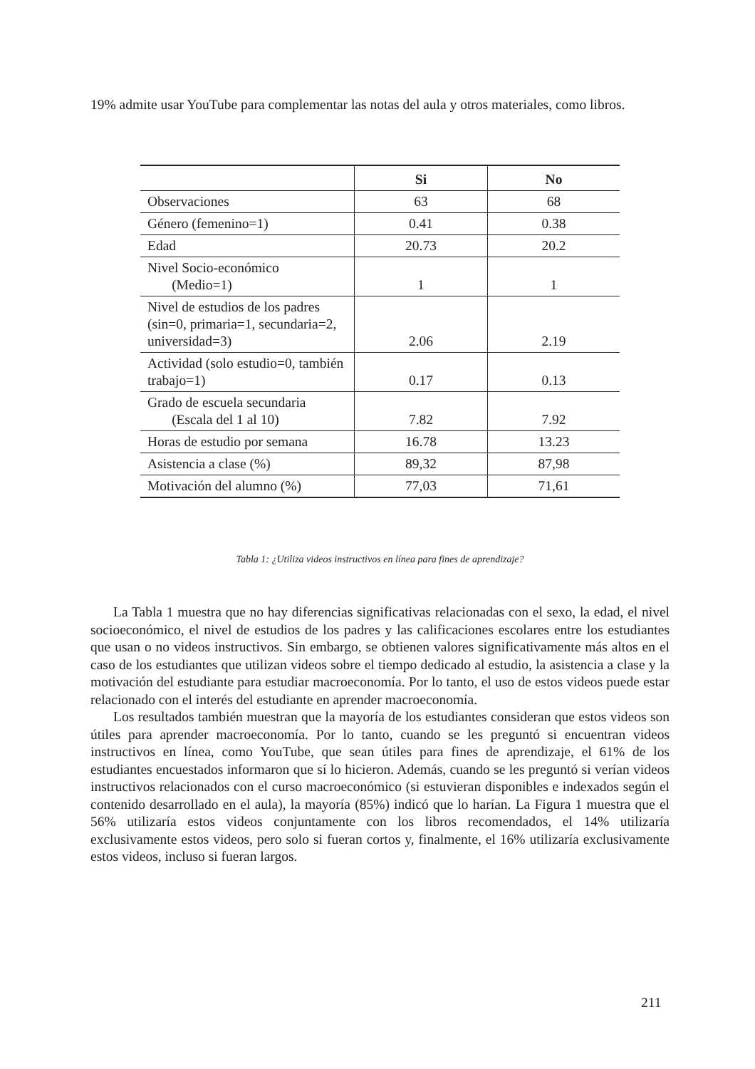19% admite usar YouTube para complementar las notas del aula y otros materiales, como libros.
| | Si | No |
| --- | --- | --- |
| Observaciones | 63 | 68 |
| Género (femenino=1) | 0.41 | 0.38 |
| Edad | 20.73 | 20.2 |
| Nivel Socio-económico (Medio=1) | 1 | 1 |
| Nivel de estudios de los padres (sin=0, primaria=1, secundaria=2, universidad=3) | 2.06 | 2.19 |
| Actividad (solo estudio=0, también trabajo=1) | 0.17 | 0.13 |
| Grado de escuela secundaria (Escala del 1 al 10) | 7.82 | 7.92 |
| Horas de estudio por semana | 16.78 | 13.23 |
| Asistencia a clase (%) | 89,32 | 87,98 |
| Motivación del alumno (%) | 77,03 | 71,61 |
Tabla 1: ¿Utiliza videos instructivos en línea para fines de aprendizaje?
La Tabla 1 muestra que no hay diferencias significativas relacionadas con el sexo, la edad, el nivel socioeconómico, el nivel de estudios de los padres y las calificaciones escolares entre los estudiantes que usan o no videos instructivos. Sin embargo, se obtienen valores significativamente más altos en el caso de los estudiantes que utilizan videos sobre el tiempo dedicado al estudio, la asistencia a clase y la motivación del estudiante para estudiar macroeconomía. Por lo tanto, el uso de estos videos puede estar relacionado con el interés del estudiante en aprender macroeconomía.
Los resultados también muestran que la mayoría de los estudiantes consideran que estos videos son útiles para aprender macroeconomía. Por lo tanto, cuando se les preguntó si encuentran videos instructivos en línea, como YouTube, que sean útiles para fines de aprendizaje, el 61% de los estudiantes encuestados informaron que sí lo hicieron. Además, cuando se les preguntó si verían videos instructivos relacionados con el curso macroeconómico (si estuvieran disponibles e indexados según el contenido desarrollado en el aula), la mayoría (85%) indicó que lo harían. La Figura 1 muestra que el 56% utilizaría estos videos conjuntamente con los libros recomendados, el 14% utilizaría exclusivamente estos videos, pero solo si fueran cortos y, finalmente, el 16% utilizaría exclusivamente estos videos, incluso si fueran largos.
211